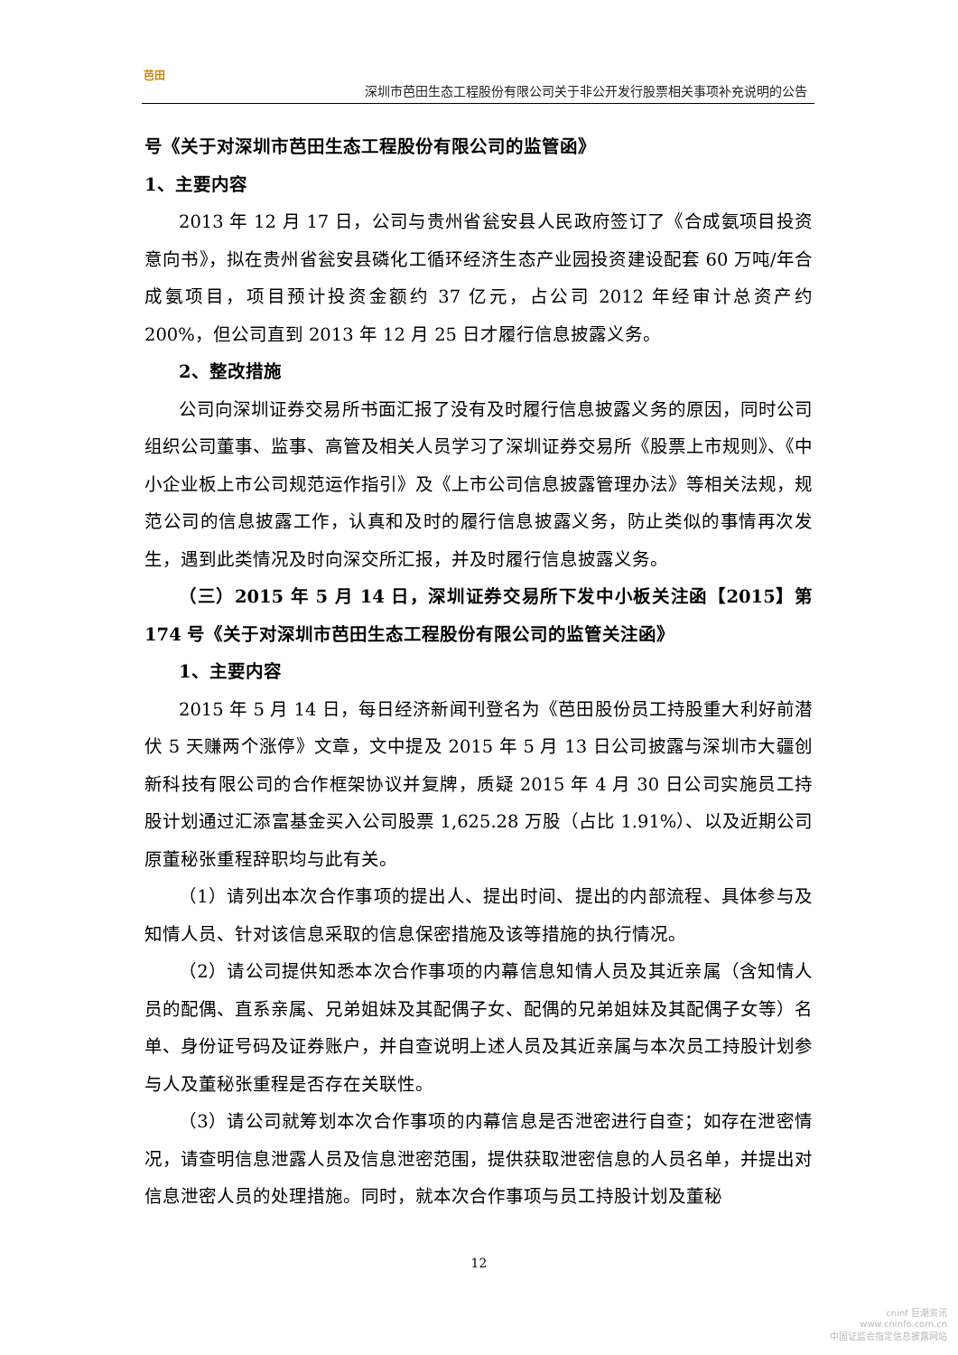芭田
深圳市芭田生态工程股份有限公司关于非公开发行股票相关事项补充说明的公告
号《关于对深圳市芭田生态工程股份有限公司的监管函》
1、主要内容
2013 年 12 月 17 日，公司与贵州省瓮安县人民政府签订了《合成氨项目投资意向书》，拟在贵州省瓮安县磷化工循环经济生态产业园投资建设配套 60 万吨/年合成氨项目，项目预计投资金额约 37 亿元，占公司 2012 年经审计总资产约 200%，但公司直到 2013 年 12 月 25 日才履行信息披露义务。
2、整改措施
公司向深圳证券交易所书面汇报了没有及时履行信息披露义务的原因，同时公司组织公司董事、监事、高管及相关人员学习了深圳证券交易所《股票上市规则》、《中小企业板上市公司规范运作指引》及《上市公司信息披露管理办法》等相关法规，规范公司的信息披露工作，认真和及时的履行信息披露义务，防止类似的事情再次发生，遇到此类情况及时向深交所汇报，并及时履行信息披露义务。
（三）2015 年 5 月 14 日，深圳证券交易所下发中小板关注函【2015】第 174 号《关于对深圳市芭田生态工程股份有限公司的监管关注函》
1、主要内容
2015 年 5 月 14 日，每日经济新闻刊登名为《芭田股份员工持股重大利好前潜伏 5 天赚两个涨停》文章，文中提及 2015 年 5 月 13 日公司披露与深圳市大疆创新科技有限公司的合作框架协议并复牌，质疑 2015 年 4 月 30 日公司实施员工持股计划通过汇添富基金买入公司股票 1,625.28 万股（占比 1.91%）、以及近期公司原董秘张重程辞职均与此有关。
（1）请列出本次合作事项的提出人、提出时间、提出的内部流程、具体参与及知情人员、针对该信息采取的信息保密措施及该等措施的执行情况。
（2）请公司提供知悉本次合作事项的内幕信息知情人员及其近亲属（含知情人员的配偶、直系亲属、兄弟姐妹及其配偶子女、配偶的兄弟姐妹及其配偶子女等）名单、身份证号码及证券账户，并自查说明上述人员及其近亲属与本次员工持股计划参与人及董秘张重程是否存在关联性。
（3）请公司就筹划本次合作事项的内幕信息是否泄密进行自查；如存在泄密情况，请查明信息泄露人员及信息泄密范围，提供获取泄密信息的人员名单，并提出对信息泄密人员的处理措施。同时，就本次合作事项与员工持股计划及董秘
12
cninf 巨潮资讯
www.cninfo.com.cn
中国证监会指定信息披露网站